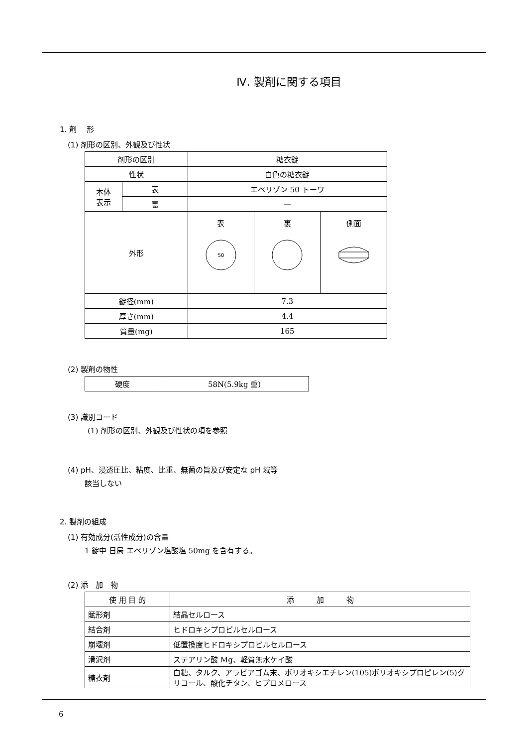Ⅳ. 製剤に関する項目
1. 剤　 形
(1) 剤形の区別、外観及び性状
| 剤形の区別 | | 糖衣錠 | | |
| 性状 | | 白色の糖衣錠 | | |
| 本体 表示 | 表 | エペリゾン 50 トーワ | | |
| | 裏 | — | | |
| 外形 | | 表 50 | 裏 | 側面 |
| 錠径(mm) | | 7.3 | | |
| 厚さ(mm) | | 4.4 | | |
| 質量(mg) | | 165 | | |
(2) 製剤の物性
| 硬度 | 58N(5.9kg 重) |
(3) 識別コード
(1) 剤形の区別、外観及び性状の項を参照
(4) pH、浸透圧比、粘度、比重、無菌の旨及び安定な pH 域等
該当しない
2. 製剤の組成
(1) 有効成分(活性成分)の含量
1 錠中 日局 エペリゾン塩酸塩 50mg を含有する。
(2) 添　加　物
| 使 用 目 的 | 添 加 物 |
| 賦形剤 | 結晶セルロース |
| 結合剤 | ヒドロキシプロピルセルロース |
| 崩壊剤 | 低置換度ヒドロキシプロピルセルロース |
| 滑沢剤 | ステアリン酸 Mg、軽質無水ケイ酸 |
| 糖衣剤 | 白糖、タルク、アラビアゴム末、ポリオキシエチレン(105)ポリオキシプロピレン(5)グリコール、酸化チタン、ヒプロメロース |
6